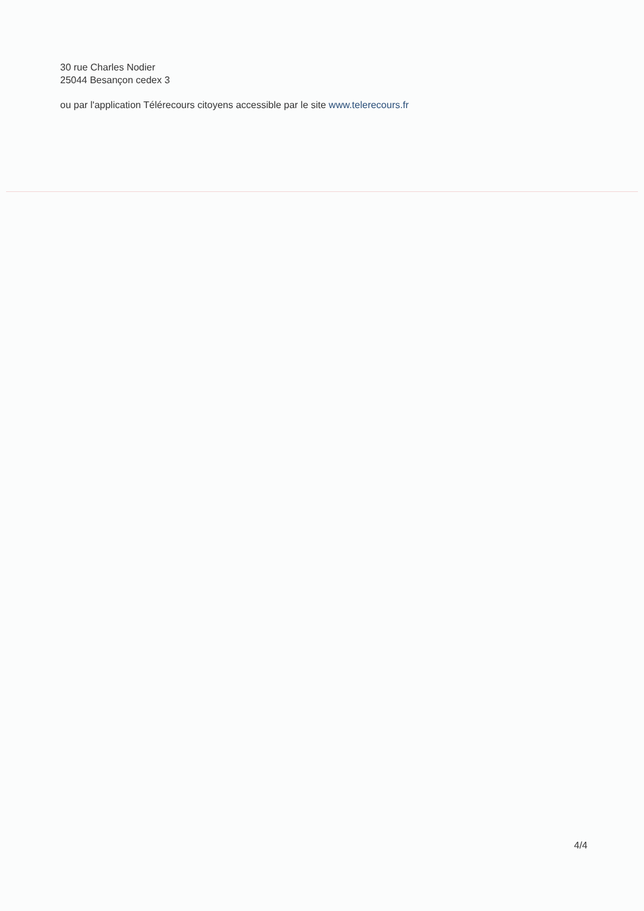30 rue Charles Nodier
25044 Besançon cedex 3
ou par l'application Télérecours citoyens accessible par le site www.telerecours.fr
4/4